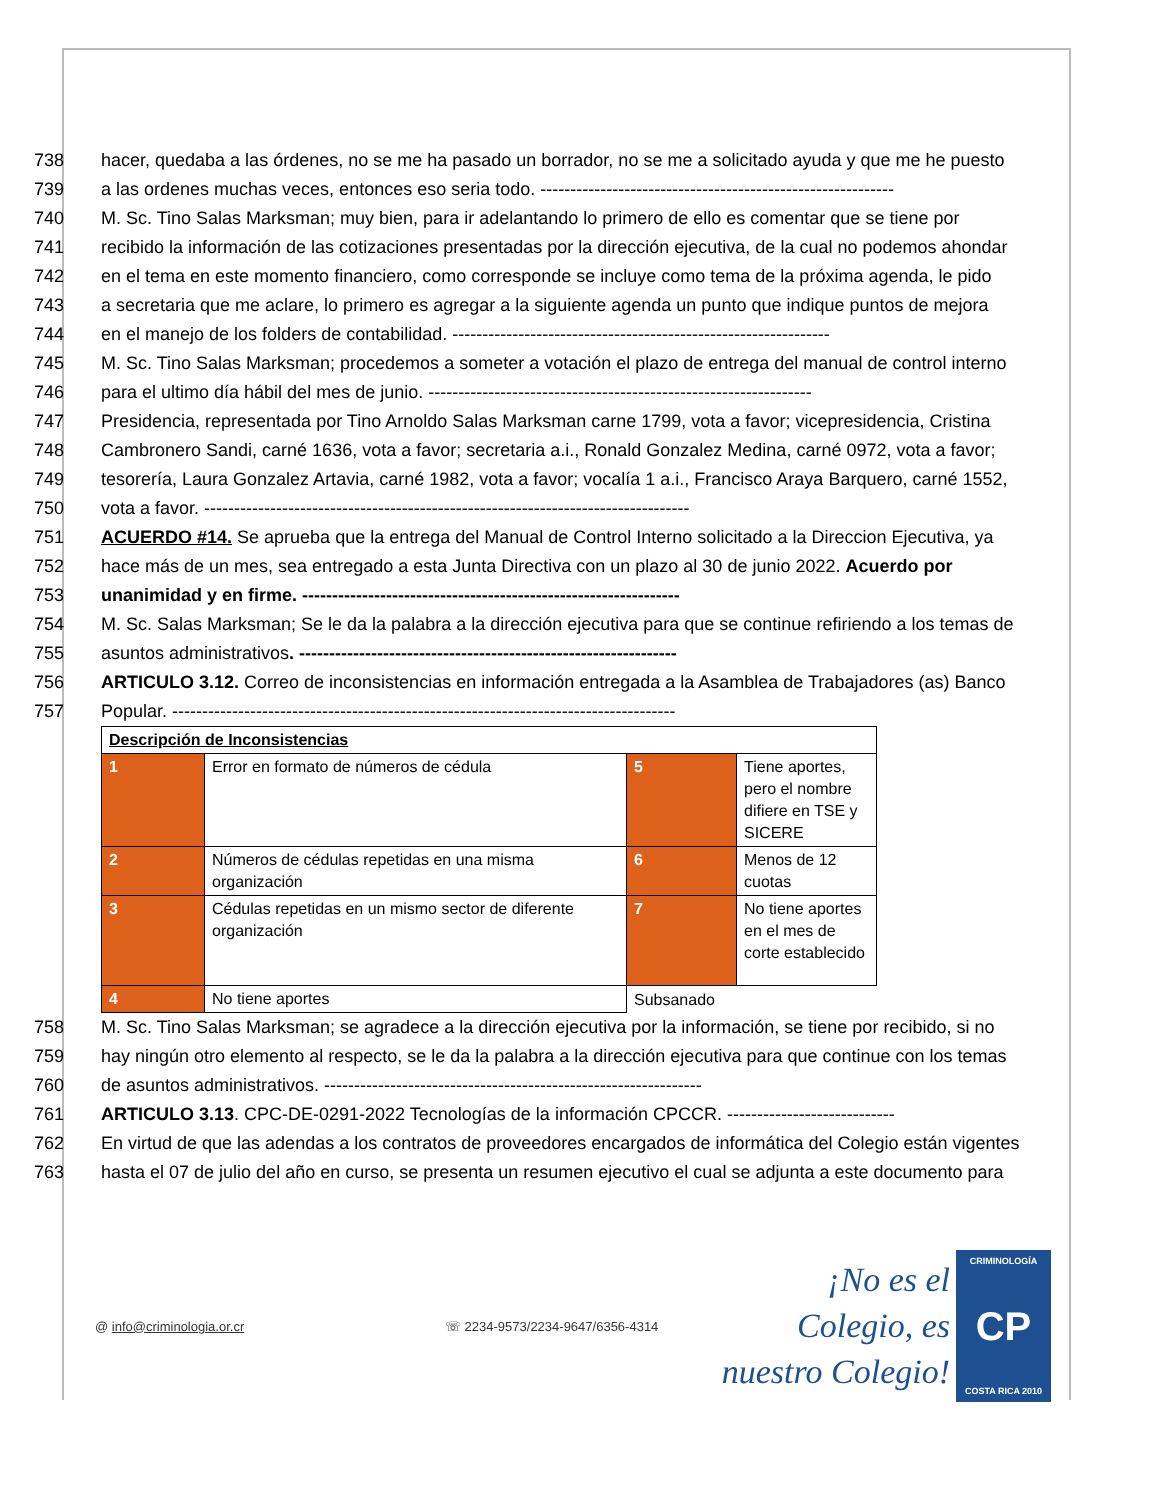738 hacer, quedaba a las órdenes, no se me ha pasado un borrador, no se me a solicitado ayuda y que me he puesto
739 a las ordenes muchas veces, entonces eso seria todo. -----------------------------------------------------------
740 M. Sc. Tino Salas Marksman; muy bien, para ir adelantando lo primero de ello es comentar que se tiene por
741 recibido la información de las cotizaciones presentadas por la dirección ejecutiva, de la cual no podemos ahondar
742 en el tema en este momento financiero, como corresponde se incluye como tema de la próxima agenda, le pido
743 a secretaria que me aclare, lo primero es agregar a la siguiente agenda un punto que indique puntos de mejora
744 en el manejo de los folders de contabilidad. ---------------------------------------------------------------
745 M. Sc. Tino Salas Marksman; procedemos a someter a votación el plazo de entrega del manual de control interno
746 para el ultimo día hábil del mes de junio. ----------------------------------------------------------------
747 Presidencia, representada por Tino Arnoldo Salas Marksman carne 1799, vota a favor; vicepresidencia, Cristina
748 Cambronero Sandi, carné 1636, vota a favor; secretaria a.i., Ronald Gonzalez Medina, carné 0972, vota a favor;
749 tesorería, Laura Gonzalez Artavia, carné 1982, vota a favor; vocalía 1 a.i., Francisco Araya Barquero, carné 1552,
750 vota a favor. ---------------------------------------------------------------------------------
751 ACUERDO #14. Se aprueba que la entrega del Manual de Control Interno solicitado a la Direccion Ejecutiva, ya
752 hace más de un mes, sea entregado a esta Junta Directiva con un plazo al 30 de junio 2022. Acuerdo por
753 unanimidad y en firme. ---------------------------------------------------------------
754 M. Sc. Salas Marksman; Se le da la palabra a la dirección ejecutiva para que se continue refiriendo a los temas de
755 asuntos administrativos. ---------------------------------------------------------------
756 ARTICULO 3.12. Correo de inconsistencias en información entregada a la Asamblea de Trabajadores (as) Banco
757 Popular. ------------------------------------------------------------------------------------
| Descripción de Inconsistencias | | | |
| 1 | Error en formato de números de cédula | 5 | Tiene aportes, pero el nombre difiere en TSE y SICERE |
| 2 | Números de cédulas repetidas en una misma organización | 6 | Menos de 12 cuotas |
| 3 | Cédulas repetidas en un mismo sector de diferente organización | 7 | No tiene aportes en el mes de corte establecido |
| 4 | No tiene aportes | Subsanado | |
758 M. Sc. Tino Salas Marksman; se agradece a la dirección ejecutiva por la información, se tiene por recibido, si no
759 hay ningún otro elemento al respecto, se le da la palabra a la dirección ejecutiva para que continue con los temas
760 de asuntos administrativos. ---------------------------------------------------------------
761 ARTICULO 3.13. CPC-DE-0291-2022 Tecnologías de la información CPCCR. ----------------------------
762 En virtud de que las adendas a los contratos de proveedores encargados de informática del Colegio están vigentes
763 hasta el 07 de julio del año en curso, se presenta un resumen ejecutivo el cual se adjunta a este documento para
@ info@criminologia.or.cr ☏ 2234-9573/2234-9647/6356-4314 ¡No es el Colegio, es nuestro Colegio! CRIMINOLOGÍA
CP
COSTA RICA 2010